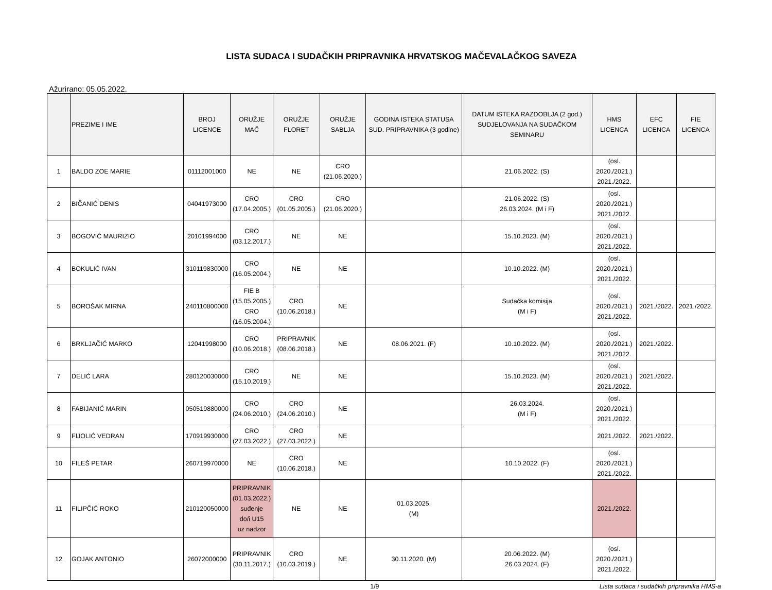LISTA SUDACA I SUDAČKIH PRIPRAVNIKA HRVATSKOG MAČEVALAČKOG SAVEZA
Ažurirano: 05.05.2022.
| | PREZIME I IME | BROJ LICENCE | ORUŽJE MAČ | ORUŽJE FLORET | ORUŽJE SABLJA | GODINA ISTEKA STATUSA SUD. PRIPRAVNIKA (3 godine) | DATUM ISTEKA RAZDOBLJA (2 god.) SUDJELOVANJA NA SUDAČKOM SEMINARU | HMS LICENCA | EFC LICENCA | FIE LICENCA |
| --- | --- | --- | --- | --- | --- | --- | --- | --- | --- | --- |
| 1 | BALDO ZOE MARIE | 01112001000 | NE | NE | CRO (21.06.2020.) | | 21.06.2022. (S) | (osl. 2020./2021.) 2021./2022. | | |
| 2 | BIČANIĆ DENIS | 04041973000 | CRO (17.04.2005.) | CRO (01.05.2005.) | CRO (21.06.2020.) | | 21.06.2022. (S) 26.03.2024. (M i F) | (osl. 2020./2021.) 2021./2022. | | |
| 3 | BOGOVIĆ MAURIZIO | 20101994000 | CRO (03.12.2017.) | NE | NE | | 15.10.2023. (M) | (osl. 2020./2021.) 2021./2022. | | |
| 4 | BOKULIĆ IVAN | 310119830000 | CRO (16.05.2004.) | NE | NE | | 10.10.2022. (M) | (osl. 2020./2021.) 2021./2022. | | |
| 5 | BOROŠAK MIRNA | 240110800000 | FIE B (15.05.2005.) CRO (16.05.2004.) | CRO (10.06.2018.) | NE | | Sudačka komisija (M i F) | (osl. 2020./2021.) 2021./2022. | 2021./2022. | 2021./2022. |
| 6 | BRKLJAČIĆ MARKO | 12041998000 | CRO (10.06.2018.) | PRIPRAVNIK (08.06.2018.) | NE | 08.06.2021. (F) | 10.10.2022. (M) | (osl. 2020./2021.) 2021./2022. | 2021./2022. | |
| 7 | DELIĆ LARA | 280120030000 | CRO (15.10.2019.) | NE | NE | | 15.10.2023. (M) | (osl. 2020./2021.) 2021./2022. | 2021./2022. | |
| 8 | FABIJANIĆ MARIN | 050519880000 | CRO (24.06.2010.) | CRO (24.06.2010.) | NE | | 26.03.2024. (M i F) | (osl. 2020./2021.) 2021./2022. | | |
| 9 | FIJOLIĆ VEDRAN | 170919930000 | CRO (27.03.2022.) | CRO (27.03.2022.) | NE | | | 2021./2022. | 2021./2022. | |
| 10 | FILEŠ PETAR | 260719970000 | NE | CRO (10.06.2018.) | NE | | 10.10.2022. (F) | (osl. 2020./2021.) 2021./2022. | | |
| 11 | FILIPČIĆ ROKO | 210120050000 | PRIPRAVNIK (01.03.2022.) suđenje do/i U15 uz nadzor | NE | NE | 01.03.2025. (M) | | 2021./2022. | | |
| 12 | GOJAK ANTONIO | 26072000000 | PRIPRAVNIK (30.11.2017.) | CRO (10.03.2019.) | NE | 30.11.2020. (M) | 20.06.2022. (M) 26.03.2024. (F) | (osl. 2020./2021.) 2021./2022. | | |
1/9 Lista sudaca i sudačkih pripravnika HMS-a